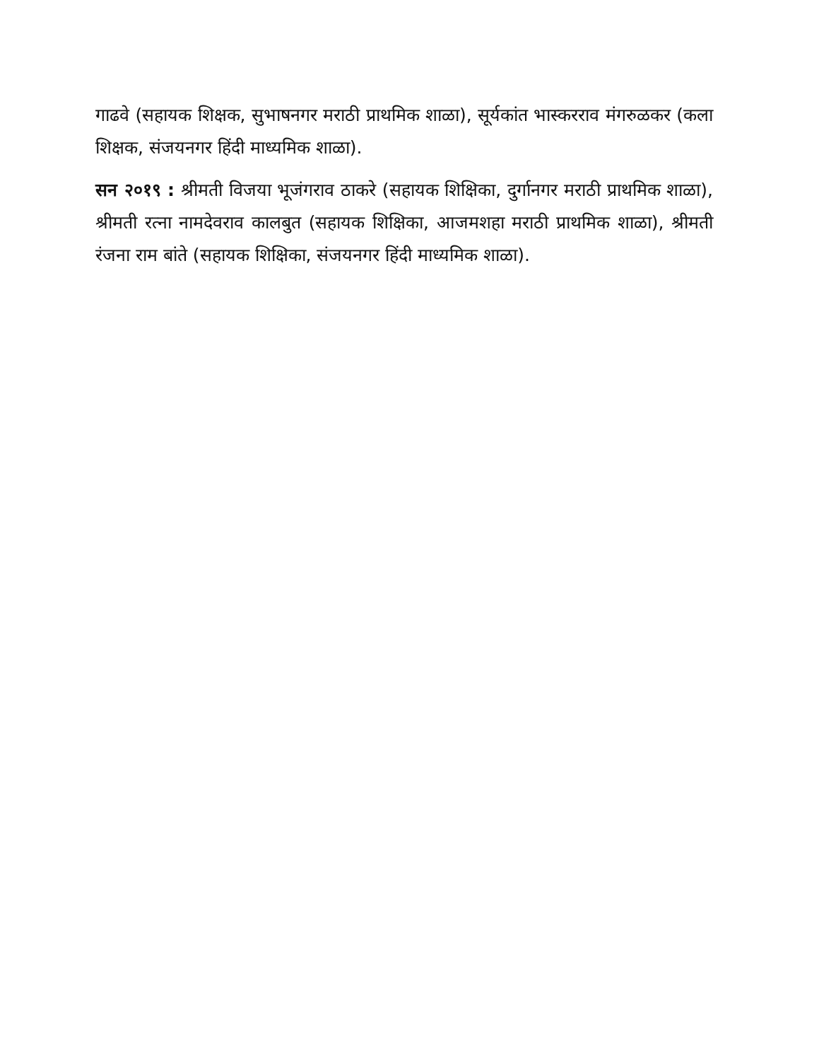गाढवे (सहायक शिक्षक, सुभाषनगर मराठी प्राथमिक शाळा), सूर्यकांत भास्करराव मंगरुळकर (कला शिक्षक, संजयनगर हिंदी माध्यमिक शाळा).
सन २०१९ : श्रीमती विजया भूजंगराव ठाकरे (सहायक शिक्षिका, दुर्गानगर मराठी प्राथमिक शाळा), श्रीमती रत्ना नामदेवराव कालबुत (सहायक शिक्षिका, आजमशहा मराठी प्राथमिक शाळा), श्रीमती रंजना राम बांते (सहायक शिक्षिका, संजयनगर हिंदी माध्यमिक शाळा).